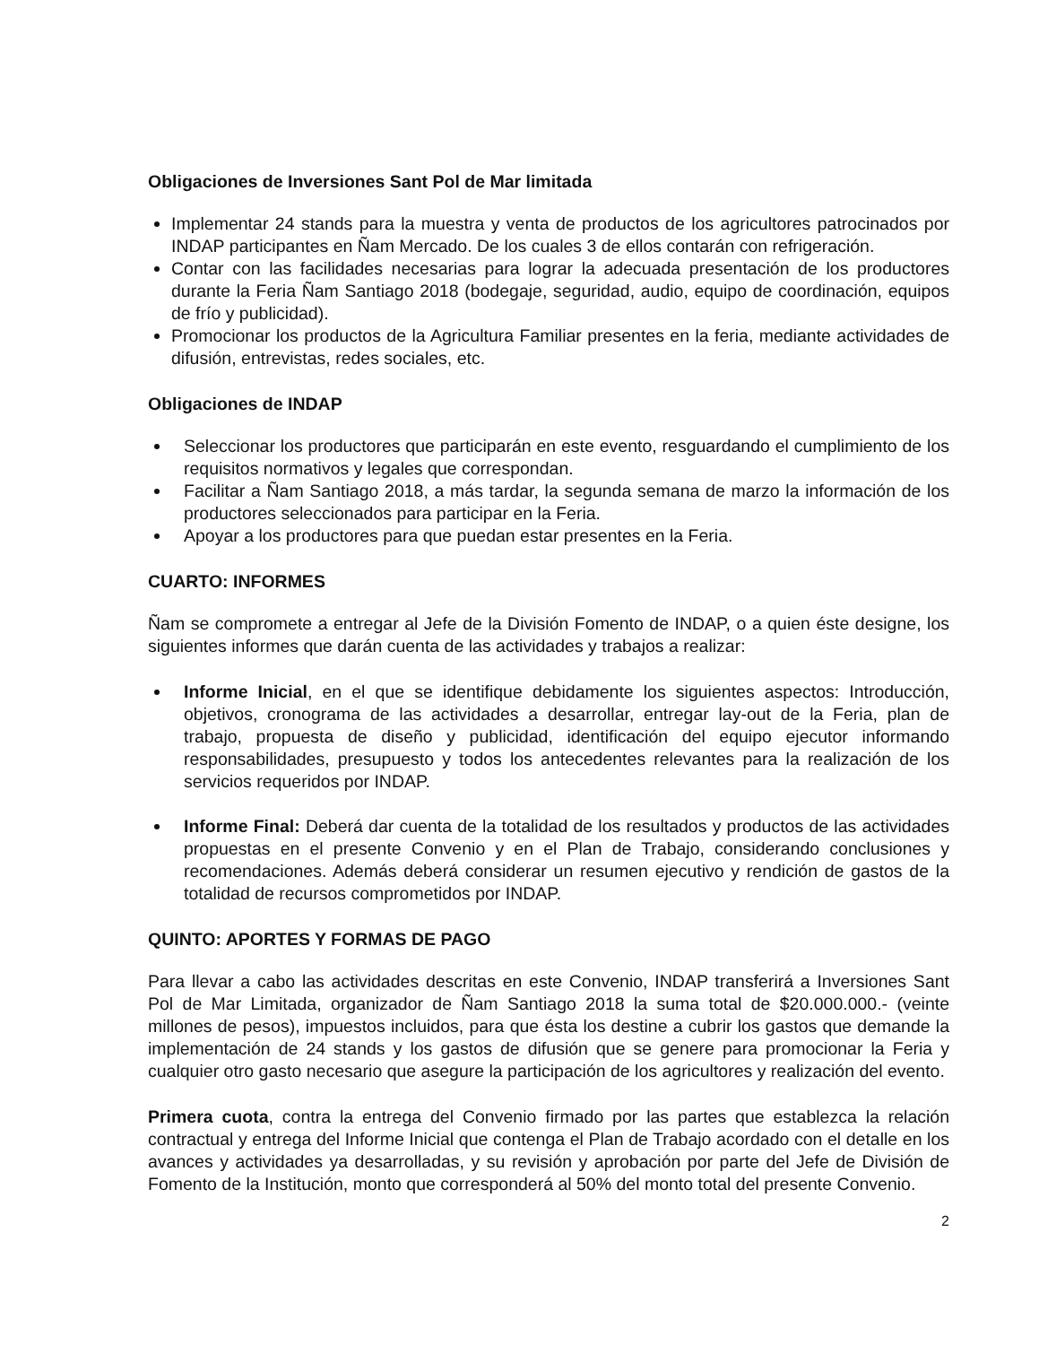Obligaciones de Inversiones Sant Pol de Mar limitada
Implementar 24 stands para la muestra y venta de productos de los agricultores patrocinados por INDAP participantes en Ñam Mercado. De los cuales 3 de ellos contarán con refrigeración.
Contar con las facilidades necesarias para lograr la adecuada presentación de los productores durante la Feria Ñam Santiago 2018 (bodegaje, seguridad, audio, equipo de coordinación, equipos de frío y publicidad).
Promocionar los productos de la Agricultura Familiar presentes en la feria, mediante actividades de difusión, entrevistas, redes sociales, etc.
Obligaciones de INDAP
Seleccionar los productores que participarán en este evento, resguardando el cumplimiento de los requisitos normativos y legales que correspondan.
Facilitar a Ñam Santiago 2018, a más tardar, la segunda semana de marzo la información de los productores seleccionados para participar en la Feria.
Apoyar a los productores para que puedan estar presentes en la Feria.
CUARTO: INFORMES
Ñam se compromete a entregar al Jefe de la División Fomento de INDAP, o a quien éste designe, los siguientes informes que darán cuenta de las actividades y trabajos a realizar:
Informe Inicial, en el que se identifique debidamente los siguientes aspectos: Introducción, objetivos, cronograma de las actividades a desarrollar, entregar lay-out de la Feria, plan de trabajo, propuesta de diseño y publicidad, identificación del equipo ejecutor informando responsabilidades, presupuesto y todos los antecedentes relevantes para la realización de los servicios requeridos por INDAP.
Informe Final: Deberá dar cuenta de la totalidad de los resultados y productos de las actividades propuestas en el presente Convenio y en el Plan de Trabajo, considerando conclusiones y recomendaciones. Además deberá considerar un resumen ejecutivo y rendición de gastos de la totalidad de recursos comprometidos por INDAP.
QUINTO: APORTES Y FORMAS DE PAGO
Para llevar a cabo las actividades descritas en este Convenio, INDAP transferirá a Inversiones Sant Pol de Mar Limitada, organizador de Ñam Santiago 2018 la suma total de $20.000.000.- (veinte millones de pesos), impuestos incluidos, para que ésta los destine a cubrir los gastos que demande la implementación de 24 stands y los gastos de difusión que se genere para promocionar la Feria y cualquier otro gasto necesario que asegure la participación de los agricultores y realización del evento.
Primera cuota, contra la entrega del Convenio firmado por las partes que establezca la relación contractual y entrega del Informe Inicial que contenga el Plan de Trabajo acordado con el detalle en los avances y actividades ya desarrolladas, y su revisión y aprobación por parte del Jefe de División de Fomento de la Institución, monto que corresponderá al 50% del monto total del presente Convenio.
2